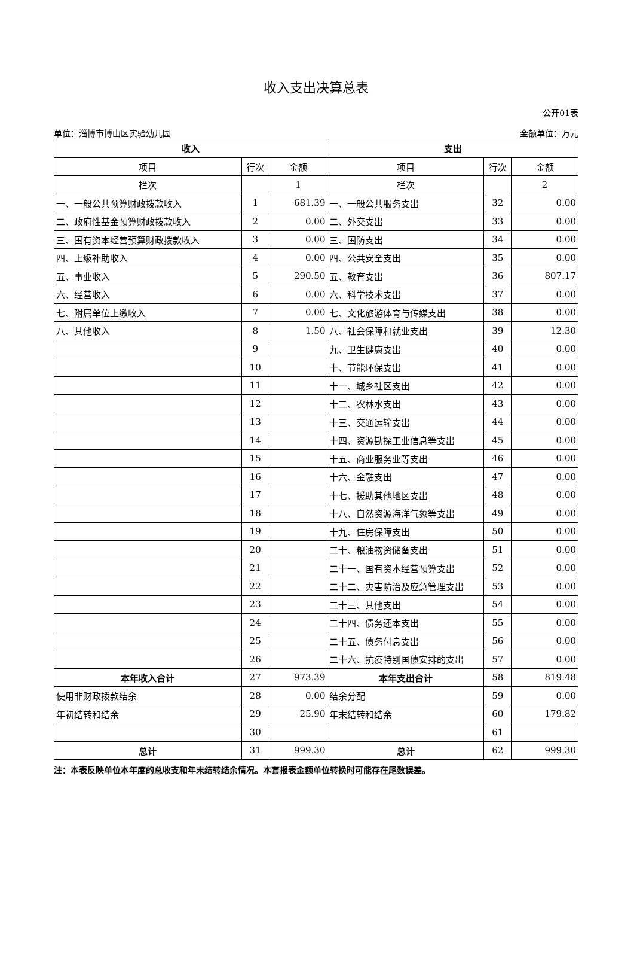收入支出决算总表
公开01表
单位：淄博市博山区实验幼儿园 金额单位：万元
| 收入 | | | 支出 | | |
| --- | --- | --- | --- | --- | --- |
| 项目 | 行次 | 金额 | 项目 | 行次 | 金额 |
| 栏次 | | 1 | 栏次 | | 2 |
| 一、一般公共预算财政拨款收入 | 1 | 681.39 | 一、一般公共服务支出 | 32 | 0.00 |
| 二、政府性基金预算财政拨款收入 | 2 | 0.00 | 二、外交支出 | 33 | 0.00 |
| 三、国有资本经营预算财政拨款收入 | 3 | 0.00 | 三、国防支出 | 34 | 0.00 |
| 四、上级补助收入 | 4 | 0.00 | 四、公共安全支出 | 35 | 0.00 |
| 五、事业收入 | 5 | 290.50 | 五、教育支出 | 36 | 807.17 |
| 六、经营收入 | 6 | 0.00 | 六、科学技术支出 | 37 | 0.00 |
| 七、附属单位上缴收入 | 7 | 0.00 | 七、文化旅游体育与传媒支出 | 38 | 0.00 |
| 八、其他收入 | 8 | 1.50 | 八、社会保障和就业支出 | 39 | 12.30 |
| | 9 | | 九、卫生健康支出 | 40 | 0.00 |
| | 10 | | 十、节能环保支出 | 41 | 0.00 |
| | 11 | | 十一、城乡社区支出 | 42 | 0.00 |
| | 12 | | 十二、农林水支出 | 43 | 0.00 |
| | 13 | | 十三、交通运输支出 | 44 | 0.00 |
| | 14 | | 十四、资源勘探工业信息等支出 | 45 | 0.00 |
| | 15 | | 十五、商业服务业等支出 | 46 | 0.00 |
| | 16 | | 十六、金融支出 | 47 | 0.00 |
| | 17 | | 十七、援助其他地区支出 | 48 | 0.00 |
| | 18 | | 十八、自然资源海洋气象等支出 | 49 | 0.00 |
| | 19 | | 十九、住房保障支出 | 50 | 0.00 |
| | 20 | | 二十、粮油物资储备支出 | 51 | 0.00 |
| | 21 | | 二十一、国有资本经营预算支出 | 52 | 0.00 |
| | 22 | | 二十二、灾害防治及应急管理支出 | 53 | 0.00 |
| | 23 | | 二十三、其他支出 | 54 | 0.00 |
| | 24 | | 二十四、债务还本支出 | 55 | 0.00 |
| | 25 | | 二十五、债务付息支出 | 56 | 0.00 |
| | 26 | | 二十六、抗疫特别国债安排的支出 | 57 | 0.00 |
| 本年收入合计 | 27 | 973.39 | 本年支出合计 | 58 | 819.48 |
| 使用非财政拨款结余 | 28 | 0.00 | 结余分配 | 59 | 0.00 |
| 年初结转和结余 | 29 | 25.90 | 年末结转和结余 | 60 | 179.82 |
| | 30 | | | 61 | |
| 总计 | 31 | 999.30 | 总计 | 62 | 999.30 |
注：本表反映单位本年度的总收支和年末结转结余情况。本套报表金额单位转换时可能存在尾数误差。